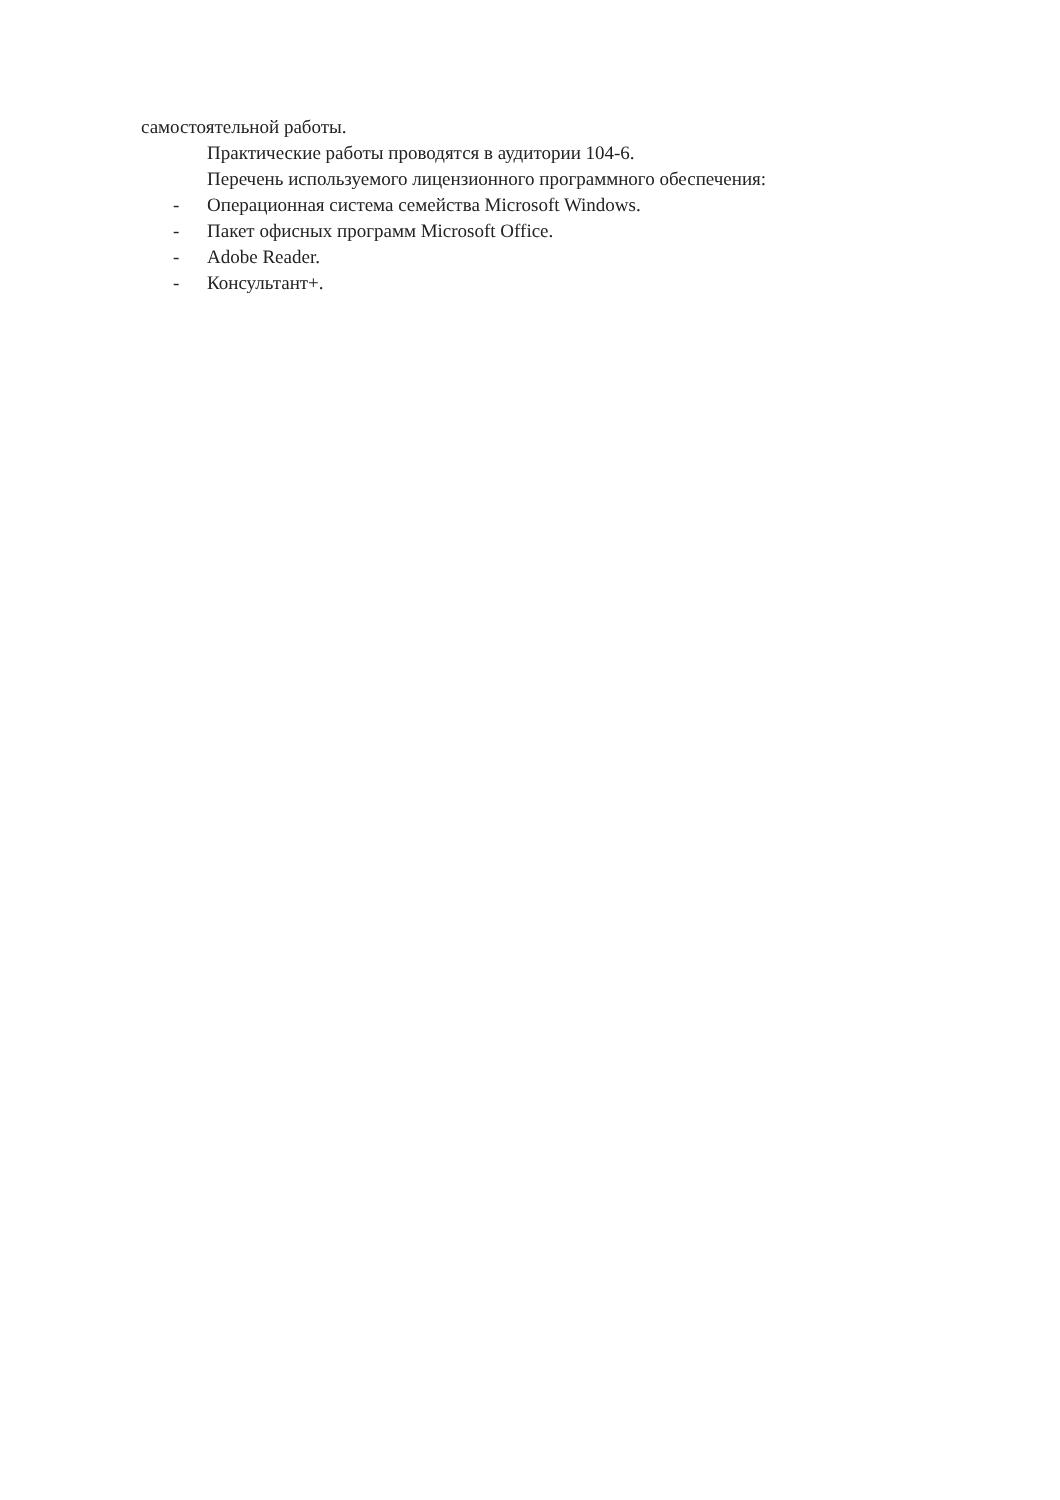самостоятельной работы.
Практические работы проводятся в аудитории 104-6.
Перечень используемого лицензионного программного обеспечения:
- Операционная система семейства Microsoft Windows.
- Пакет офисных программ Microsoft Office.
- Adobe Reader.
- Консультант+.